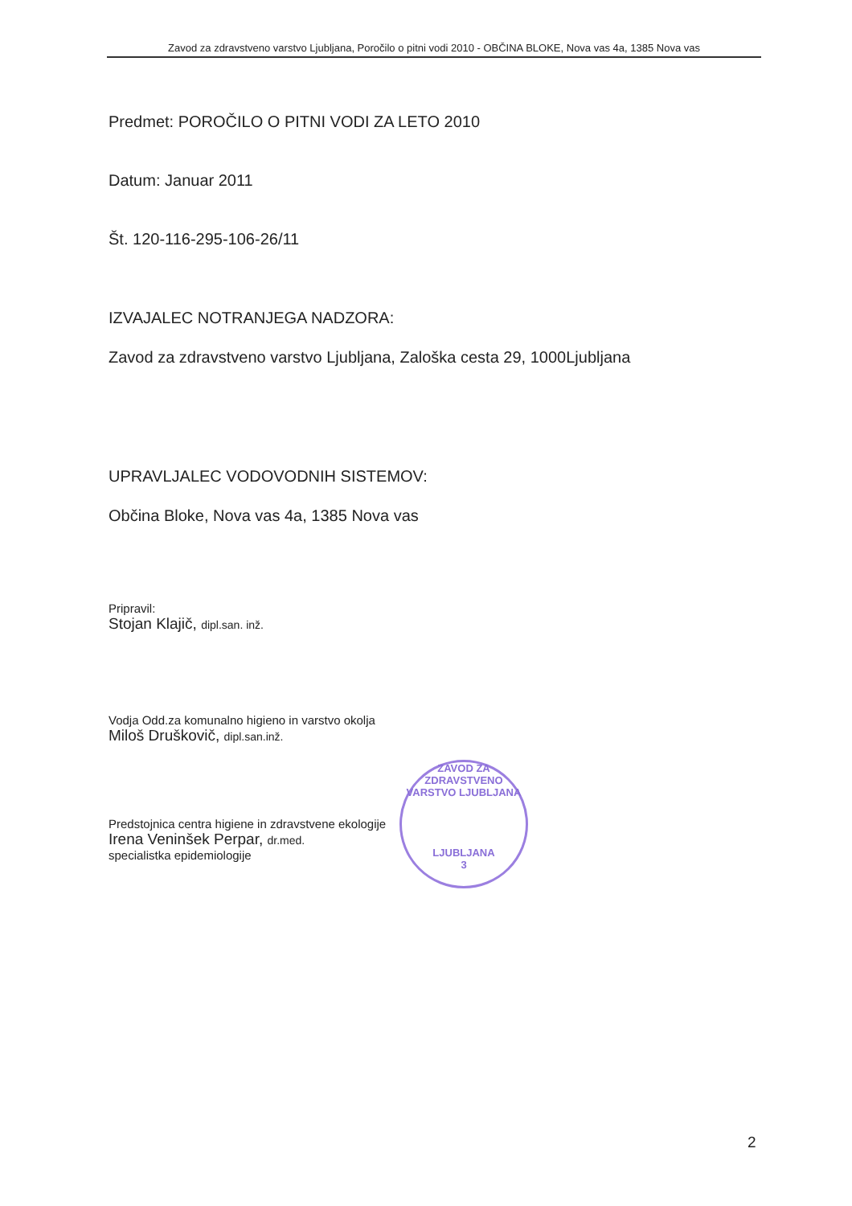Zavod za zdravstveno varstvo Ljubljana, Poročilo o pitni vodi 2010 - OBČINA BLOKE, Nova vas 4a, 1385 Nova vas
Predmet: POROČILO O PITNI VODI ZA LETO 2010
Datum: Januar 2011
Št. 120-116-295-106-26/11
IZVAJALEC NOTRANJEGA NADZORA:
Zavod za zdravstveno varstvo Ljubljana, Zaloška cesta 29, 1000Ljubljana
UPRAVLJALEC VODOVODNIH SISTEMOV:
Občina Bloke, Nova vas 4a, 1385 Nova vas
Pripravil:
Stojan Klajič, dipl.san. inž.
Vodja Odd.za komunalno higieno in varstvo okolja
Miloš Druškovič, dipl.san.inž.
Predstojnica centra higiene in zdravstvene ekologije
Irena Veninšek Perpar, dr.med.
specialistka epidemiologije
ZAVOD ZA ZDRAVSTVENO VARSTVO LJUBLJANA
LJUBLJANA
3
2